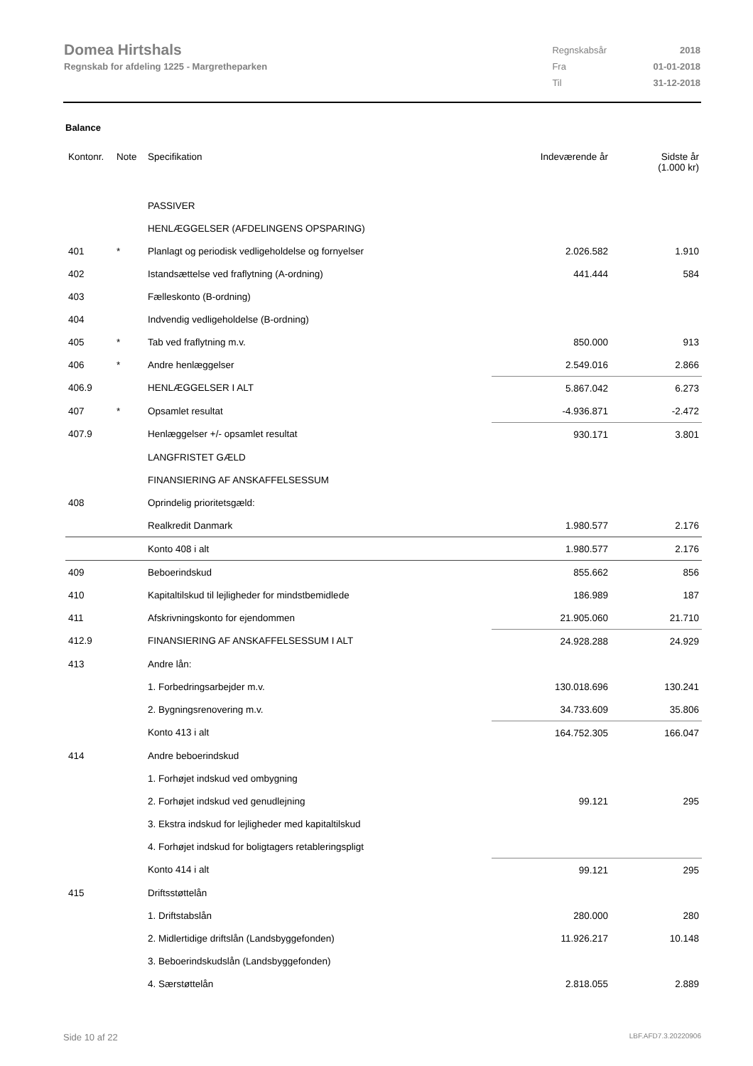Domea Hirtshals
Regnskab for afdeling 1225 - Margretheparken
| Regnskabsår | 2018 |
| Fra | 01-01-2018 |
| Til | 31-12-2018 |
Balance
| Kontonr. | Note | Specifikation | Indeværende år | Sidste år (1.000 kr) |
| --- | --- | --- | --- | --- |
| | | PASSIVER | | |
| | | HENLÆGGELSER (AFDELINGENS OPSPARING) | | |
| 401 | * | Planlagt og periodisk vedligeholdelse og fornyelser | 2.026.582 | 1.910 |
| 402 | | Istandsættelse ved fraflytning (A-ordning) | 441.444 | 584 |
| 403 | | Fælleskonto (B-ordning) | | |
| 404 | | Indvendig vedligeholdelse (B-ordning) | | |
| 405 | * | Tab ved fraflytning m.v. | 850.000 | 913 |
| 406 | * | Andre henlæggelser | 2.549.016 | 2.866 |
| 406.9 | | HENLÆGGELSER I ALT | 5.867.042 | 6.273 |
| 407 | * | Opsamlet resultat | -4.936.871 | -2.472 |
| 407.9 | | Henlæggelser +/- opsamlet resultat | 930.171 | 3.801 |
| | | LANGFRISTET GÆLD | | |
| | | FINANSIERING AF ANSKAFFELSESSUM | | |
| 408 | | Oprindelig prioritetsgæld: | | |
| | | Realkredit Danmark | 1.980.577 | 2.176 |
| | | Konto 408 i alt | 1.980.577 | 2.176 |
| 409 | | Beboerindskud | 855.662 | 856 |
| 410 | | Kapitaltilskud til lejligheder for mindstbemidlede | 186.989 | 187 |
| 411 | | Afskrivningskonto for ejendommen | 21.905.060 | 21.710 |
| 412.9 | | FINANSIERING AF ANSKAFFELSESSUM I ALT | 24.928.288 | 24.929 |
| 413 | | Andre lån: | | |
| | | 1. Forbedringsarbejder m.v. | 130.018.696 | 130.241 |
| | | 2. Bygningsrenovering m.v. | 34.733.609 | 35.806 |
| | | Konto 413 i alt | 164.752.305 | 166.047 |
| 414 | | Andre beboerindskud | | |
| | | 1. Forhøjet indskud ved ombygning | | |
| | | 2. Forhøjet indskud ved genudlejning | 99.121 | 295 |
| | | 3. Ekstra indskud for lejligheder med kapitaltilskud | | |
| | | 4. Forhøjet indskud for boligtagers retableringspligt | | |
| | | Konto 414 i alt | 99.121 | 295 |
| 415 | | Driftsstøttelån | | |
| | | 1. Driftstabslån | 280.000 | 280 |
| | | 2. Midlertidige driftslån (Landsbyggefonden) | 11.926.217 | 10.148 |
| | | 3. Beboerindskudslån (Landsbyggefonden) | | |
| | | 4. Særstøttelån | 2.818.055 | 2.889 |
Side 10 af 22 LBF.AFD7.3.20220906